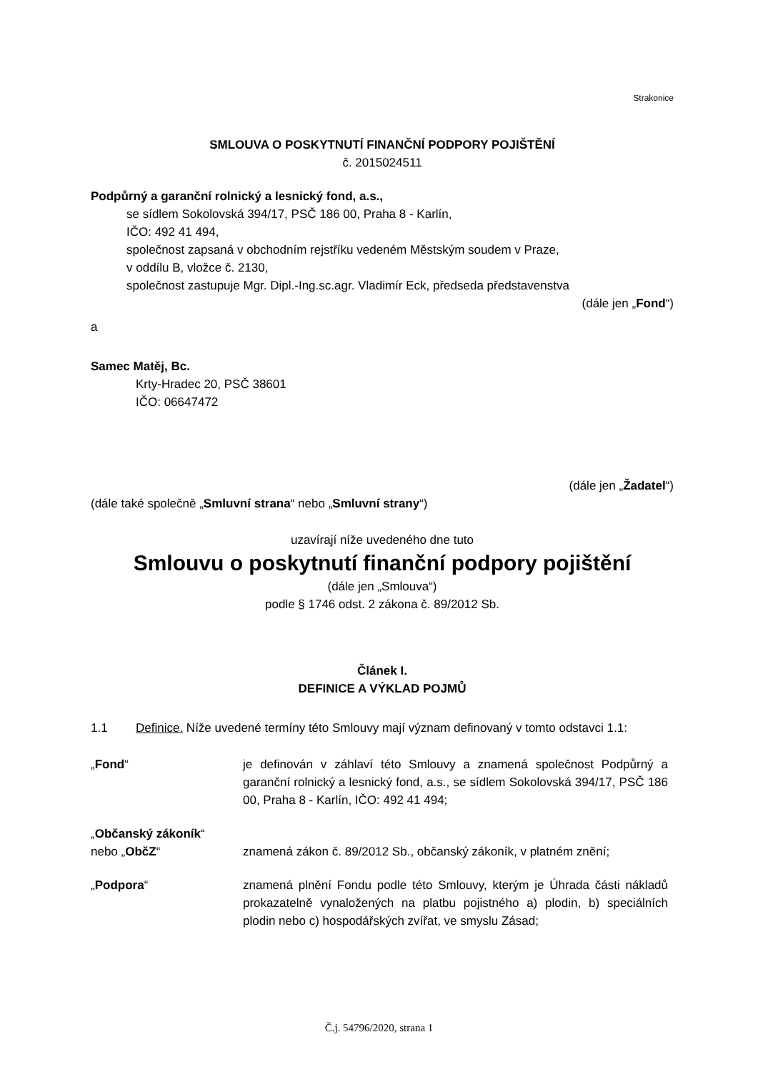Strakonice
SMLOUVA O POSKYTNUTÍ FINANČNÍ PODPORY POJIŠTĚNÍ
č. 2015024511
Podpůrný a garanční rolnický a lesnický fond, a.s.,
se sídlem Sokolovská 394/17, PSČ 186 00, Praha 8 - Karlín,
IČO: 492 41 494,
společnost zapsaná v obchodním rejstříku vedeném Městským soudem v Praze,
v oddílu B, vložce č. 2130,
společnost zastupuje Mgr. Dipl.-Ing.sc.agr. Vladimír Eck, předseda představenstva
(dále jen „Fond“)
a
Samec Matěj, Bc.
Krty-Hradec 20, PSČ 38601
IČO: 06647472
(dále jen „Žadatel“)
(dále také společně „Smluvní strana“ nebo „Smluvní strany“)
uzavírají níže uvedeného dne tuto
Smlouvu o poskytnutí finanční podpory pojištění
(dále jen „Smlouva“)
podle § 1746 odst. 2 zákona č. 89/2012 Sb.
Článek I.
DEFINICE A VÝKLAD POJMŮ
1.1 Definice. Níže uvedené termíny této Smlouvy mají význam definovaný v tomto odstavci 1.1:
„Fond“ je definován v záhlaví této Smlouvy a znamená společnost Podpůrný a garanční rolnický a lesnický fond, a.s., se sídlem Sokolovská 394/17, PSČ 186 00, Praha 8 - Karlín, IČO: 492 41 494;
„Občanský zákoník“
nebo „ObčZ“ znamená zákon č. 89/2012 Sb., občanský zákoník, v platném znění;
„Podpora“ znamená plnění Fondu podle této Smlouvy, kterým je Úhrada části nákladů prokazatelně vynaložených na platbu pojistného a) plodin, b) speciálních plodin nebo c) hospodářských zvířat, ve smyslu Zásad;
Č.j. 54796/2020, strana 1